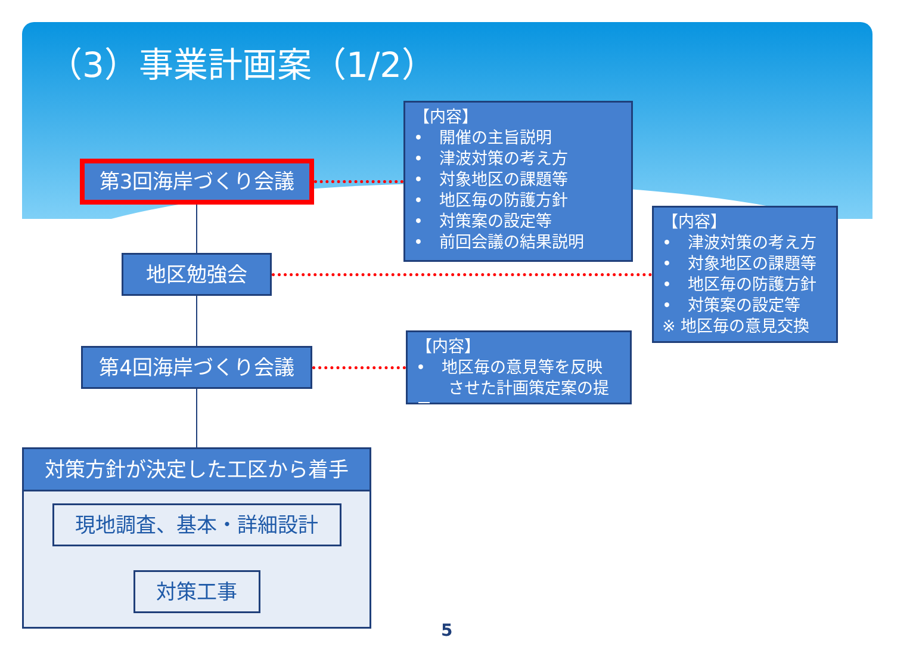（3）事業計画案（1/2）
第3回海岸づくり会議
【内容】
•　開催の主旨説明
•　津波対策の考え方
•　対象地区の課題等
•　地区毎の防護方針
•　対策案の設定等
•　前回会議の結果説明
地区勉強会
【内容】
•　津波対策の考え方
•　対象地区の課題等
•　地区毎の防護方針
•　対策案の設定等
※ 地区毎の意見交換
第4回海岸づくり会議
【内容】
•　地区毎の意見等を反映
　　させた計画策定案の提示
対策方針が決定した工区から着手
現地調査、基本・詳細設計
対策工事
5